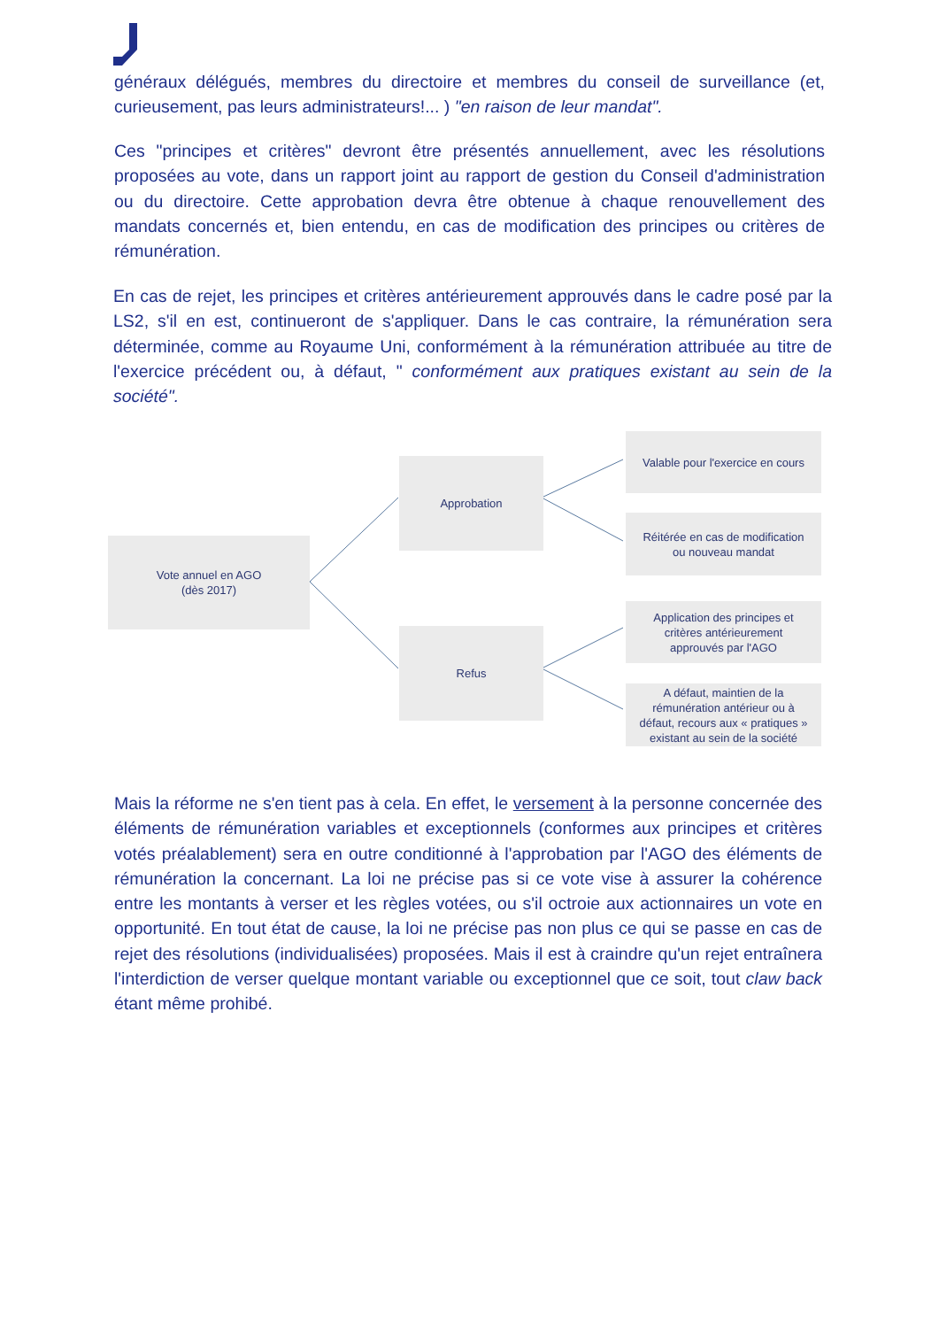généraux délégués, membres du directoire et membres du conseil de surveillance (et, curieusement, pas leurs administrateurs!... ) "en raison de leur mandat".
Ces "principes et critères" devront être présentés annuellement, avec les résolutions proposées au vote, dans un rapport joint au rapport de gestion du Conseil d'administration ou du directoire. Cette approbation devra être obtenue à chaque renouvellement des mandats concernés et, bien entendu, en cas de modification des principes ou critères de rémunération.
En cas de rejet, les principes et critères antérieurement approuvés dans le cadre posé par la LS2, s'il en est, continueront de s'appliquer. Dans le cas contraire, la rémunération sera déterminée, comme au Royaume Uni, conformément à la rémunération attribuée au titre de l'exercice précédent ou, à défaut, " conformément aux pratiques existant au sein de la société".
Vote annuel en AGO
(dès 2017)
Approbation
Refus
Valable pour l'exercice en cours
Réitérée en cas de modification
ou nouveau mandat
Application des principes et
critères antérieurement
approuvés par l'AGO
A défaut, maintien de la
rémunération antérieur ou à
défaut, recours aux « pratiques »
existant au sein de la société
Mais la réforme ne s'en tient pas à cela. En effet, le versement à la personne concernée des éléments de rémunération variables et exceptionnels (conformes aux principes et critères votés préalablement) sera en outre conditionné à l'approbation par l'AGO des éléments de rémunération la concernant. La loi ne précise pas si ce vote vise à assurer la cohérence entre les montants à verser et les règles votées, ou s'il octroie aux actionnaires un vote en opportunité. En tout état de cause, la loi ne précise pas non plus ce qui se passe en cas de rejet des résolutions (individualisées) proposées. Mais il est à craindre qu'un rejet entraînera l'interdiction de verser quelque montant variable ou exceptionnel que ce soit, tout claw back étant même prohibé.